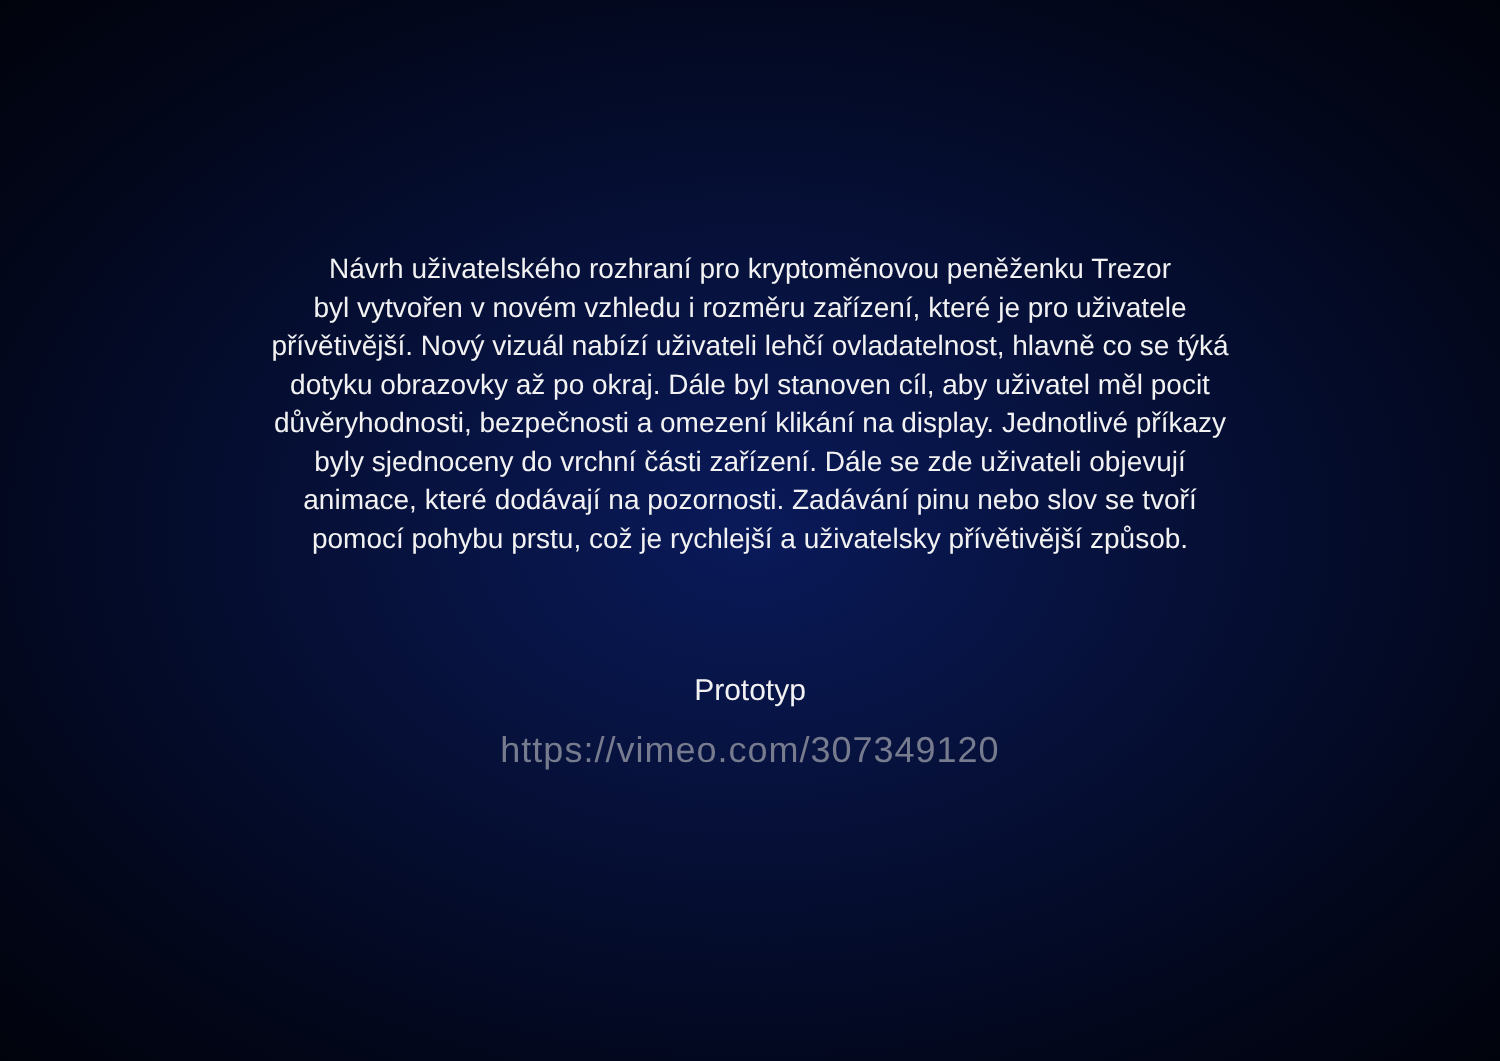Návrh uživatelského rozhraní pro kryptoměnovou peněženku Trezor
byl vytvořen v novém vzhledu i rozměru zařízení, které je pro uživatele
přívětivější. Nový vizuál nabízí uživateli lehčí ovladatelnost, hlavně co se týká
dotyku obrazovky až po okraj. Dále byl stanoven cíl, aby uživatel měl pocit
důvěryhodnosti, bezpečnosti a omezení klikání na display. Jednotlivé příkazy
byly sjednoceny do vrchní části zařízení. Dále se zde uživateli objevují
animace, které dodávají na pozornosti. Zadávání pinu nebo slov se tvoří
pomocí pohybu prstu, což je rychlejší a uživatelsky přívětivější způsob.
Prototyp
https://vimeo.com/307349120